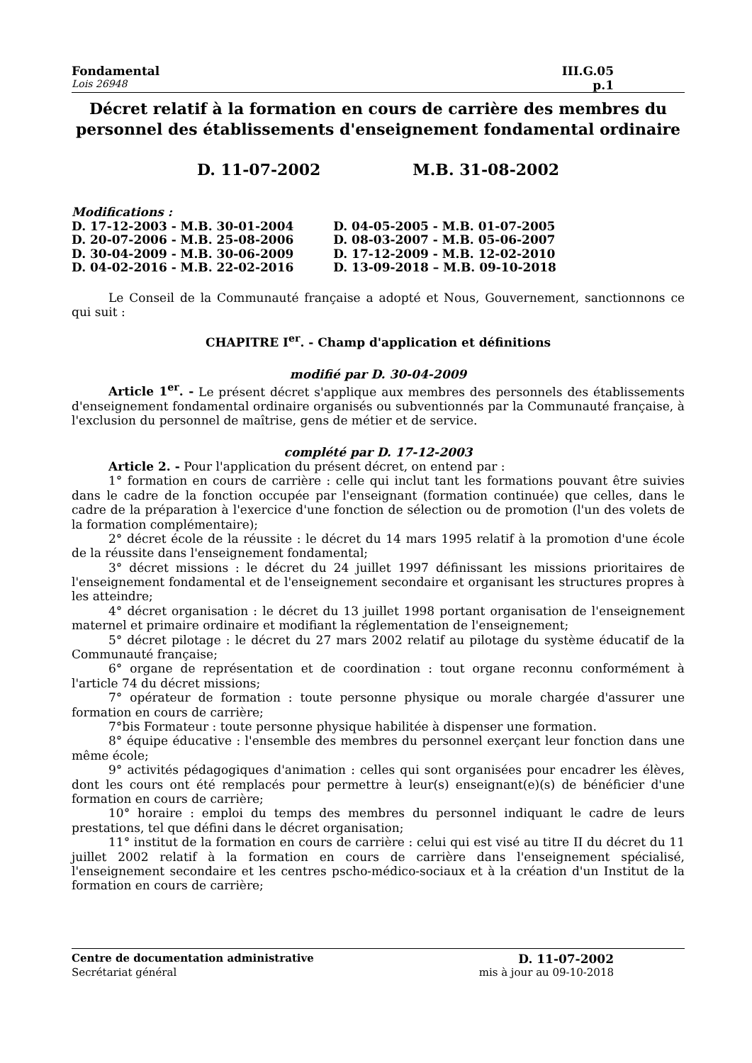Fondamental III.G.05
Lois 26948 p.1
Décret relatif à la formation en cours de carrière des membres du personnel des établissements d'enseignement fondamental ordinaire
D. 11-07-2002 M.B. 31-08-2002
Modifications :
| D. 17-12-2003 - M.B. 30-01-2004 | D. 04-05-2005 - M.B. 01-07-2005 |
| D. 20-07-2006 - M.B. 25-08-2006 | D. 08-03-2007 - M.B. 05-06-2007 |
| D. 30-04-2009 - M.B. 30-06-2009 | D. 17-12-2009 - M.B. 12-02-2010 |
| D. 04-02-2016 - M.B. 22-02-2016 | D. 13-09-2018 – M.B. 09-10-2018 |
Le Conseil de la Communauté française a adopté et Nous, Gouvernement, sanctionnons ce qui suit :
CHAPITRE I<sup>er</sup>. - Champ d'application et définitions
modifié par D. 30-04-2009
Article 1<sup>er</sup>. - Le présent décret s'applique aux membres des personnels des établissements d'enseignement fondamental ordinaire organisés ou subventionnés par la Communauté française, à l'exclusion du personnel de maîtrise, gens de métier et de service.
complété par D. 17-12-2003
Article 2. - Pour l'application du présent décret, on entend par :
1° formation en cours de carrière : celle qui inclut tant les formations pouvant être suivies dans le cadre de la fonction occupée par l'enseignant (formation continuée) que celles, dans le cadre de la préparation à l'exercice d'une fonction de sélection ou de promotion (l'un des volets de la formation complémentaire);
2° décret école de la réussite : le décret du 14 mars 1995 relatif à la promotion d'une école de la réussite dans l'enseignement fondamental;
3° décret missions : le décret du 24 juillet 1997 définissant les missions prioritaires de l'enseignement fondamental et de l'enseignement secondaire et organisant les structures propres à les atteindre;
4° décret organisation : le décret du 13 juillet 1998 portant organisation de l'enseignement maternel et primaire ordinaire et modifiant la réglementation de l'enseignement;
5° décret pilotage : le décret du 27 mars 2002 relatif au pilotage du système éducatif de la Communauté française;
6° organe de représentation et de coordination : tout organe reconnu conformément à l'article 74 du décret missions;
7° opérateur de formation : toute personne physique ou morale chargée d'assurer une formation en cours de carrière;
7°bis Formateur : toute personne physique habilitée à dispenser une formation.
8° équipe éducative : l'ensemble des membres du personnel exerçant leur fonction dans une même école;
9° activités pédagogiques d'animation : celles qui sont organisées pour encadrer les élèves, dont les cours ont été remplacés pour permettre à leur(s) enseignant(e)(s) de bénéficier d'une formation en cours de carrière;
10° horaire : emploi du temps des membres du personnel indiquant le cadre de leurs prestations, tel que défini dans le décret organisation;
11° institut de la formation en cours de carrière : celui qui est visé au titre II du décret du 11 juillet 2002 relatif à la formation en cours de carrière dans l'enseignement spécialisé, l'enseignement secondaire et les centres pscho-médico-sociaux et à la création d'un Institut de la formation en cours de carrière;
Centre de documentation administrative D. 11-07-2002
Secrétariat général mis à jour au 09-10-2018